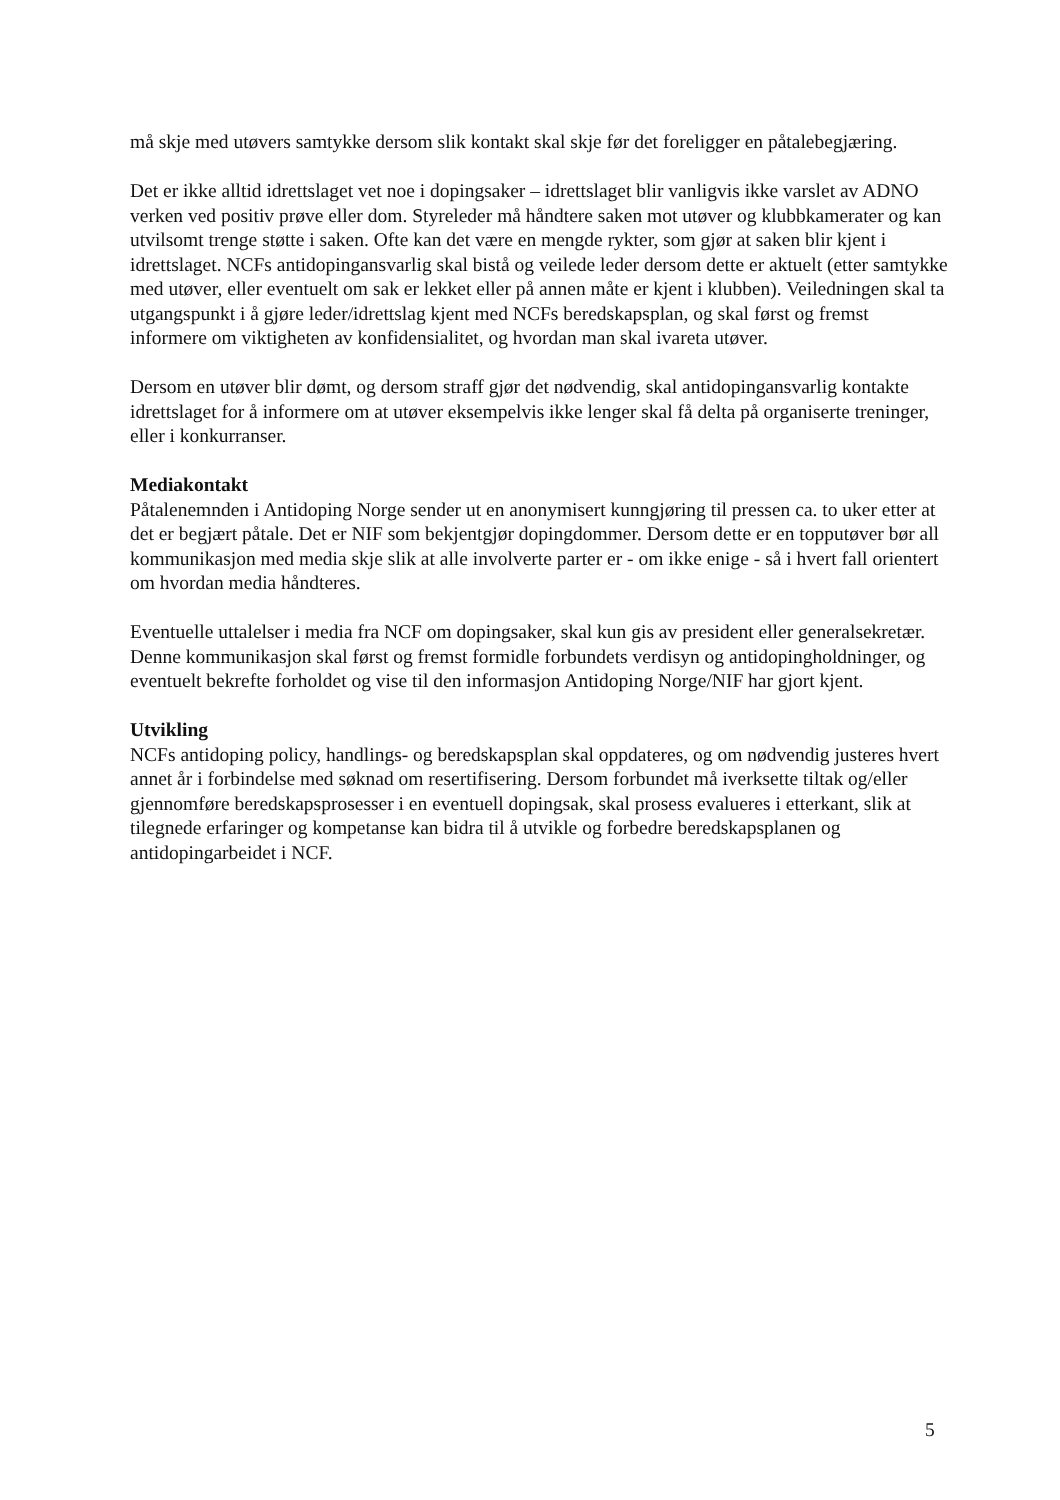må skje med utøvers samtykke dersom slik kontakt skal skje før det foreligger en påtalebegjæring.
Det er ikke alltid idrettslaget vet noe i dopingsaker – idrettslaget blir vanligvis ikke varslet av ADNO verken ved positiv prøve eller dom. Styreleder må håndtere saken mot utøver og klubbkamerater og kan utvilsomt trenge støtte i saken. Ofte kan det være en mengde rykter, som gjør at saken blir kjent i idrettslaget. NCFs antidopingansvarlig skal bistå og veilede leder dersom dette er aktuelt (etter samtykke med utøver, eller eventuelt om sak er lekket eller på annen måte er kjent i klubben). Veiledningen skal ta utgangspunkt i å gjøre leder/idrettslag kjent med NCFs beredskapsplan, og skal først og fremst informere om viktigheten av konfidensialitet, og hvordan man skal ivareta utøver.
Dersom en utøver blir dømt, og dersom straff gjør det nødvendig, skal antidopingansvarlig kontakte idrettslaget for å informere om at utøver eksempelvis ikke lenger skal få delta på organiserte treninger, eller i konkurranser.
Mediakontakt
Påtalenemnden i Antidoping Norge sender ut en anonymisert kunngjøring til pressen ca. to uker etter at det er begjært påtale. Det er NIF som bekjentgjør dopingdommer. Dersom dette er en topputøver bør all kommunikasjon med media skje slik at alle involverte parter er - om ikke enige - så i hvert fall orientert om hvordan media håndteres.
Eventuelle uttalelser i media fra NCF om dopingsaker, skal kun gis av president eller generalsekretær. Denne kommunikasjon skal først og fremst formidle forbundets verdisyn og antidopingholdninger, og eventuelt bekrefte forholdet og vise til den informasjon Antidoping Norge/NIF har gjort kjent.
Utvikling
NCFs antidoping policy, handlings- og beredskapsplan skal oppdateres, og om nødvendig justeres hvert annet år i forbindelse med søknad om resertifisering. Dersom forbundet må iverksette tiltak og/eller gjennomføre beredskapsprosesser i en eventuell dopingsak, skal prosess evalueres i etterkant, slik at tilegnede erfaringer og kompetanse kan bidra til å utvikle og forbedre beredskapsplanen og
antidopingarbeidet i NCF.
5